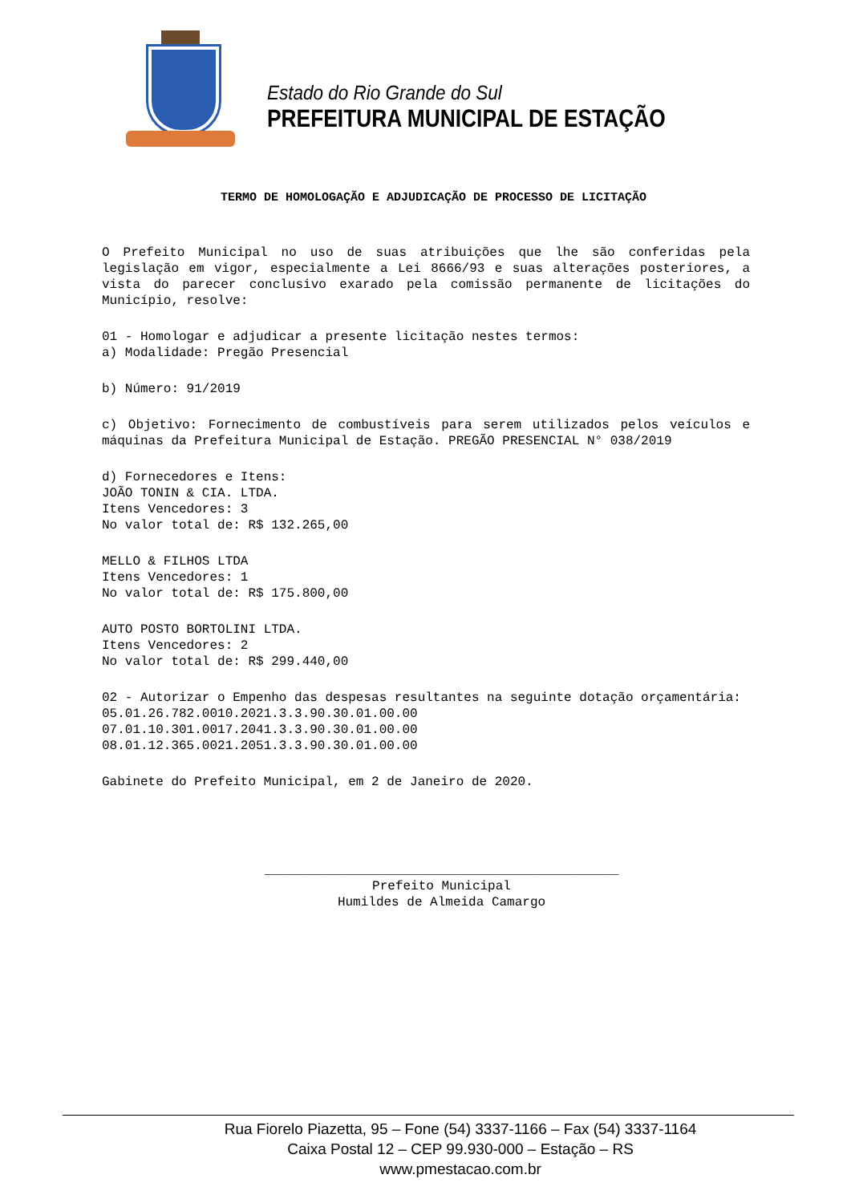Estado do Rio Grande do Sul
PREFEITURA MUNICIPAL DE ESTAÇÃO
TERMO DE HOMOLOGAÇÃO E ADJUDICAÇÃO DE PROCESSO DE LICITAÇÃO
O Prefeito Municipal no uso de suas atribuições que lhe são conferidas pela legislação em vigor, especialmente a Lei 8666/93 e suas alterações posteriores, a vista do parecer conclusivo exarado pela comissão permanente de licitações do Município, resolve:
01 - Homologar e adjudicar a presente licitação nestes termos:
a) Modalidade: Pregão Presencial
b) Número: 91/2019
c) Objetivo: Fornecimento de combustíveis para serem utilizados pelos veículos e máquinas da Prefeitura Municipal de Estação. PREGÃO PRESENCIAL N° 038/2019
d) Fornecedores e Itens:
JOÃO TONIN & CIA. LTDA.
Itens Vencedores: 3
No valor total de: R$ 132.265,00
MELLO & FILHOS LTDA
Itens Vencedores: 1
No valor total de: R$ 175.800,00
AUTO POSTO BORTOLINI LTDA.
Itens Vencedores: 2
No valor total de: R$ 299.440,00
02 - Autorizar o Empenho das despesas resultantes na seguinte dotação orçamentária:
05.01.26.782.0010.2021.3.3.90.30.01.00.00
07.01.10.301.0017.2041.3.3.90.30.01.00.00
08.01.12.365.0021.2051.3.3.90.30.01.00.00
Gabinete do Prefeito Municipal, em 2 de Janeiro de 2020.
______________________________________________
Prefeito Municipal
Humildes de Almeida Camargo
Rua Fiorelo Piazetta, 95 – Fone (54) 3337-1166 – Fax (54) 3337-1164
Caixa Postal 12 – CEP 99.930-000 – Estação – RS
www.pmestacao.com.br